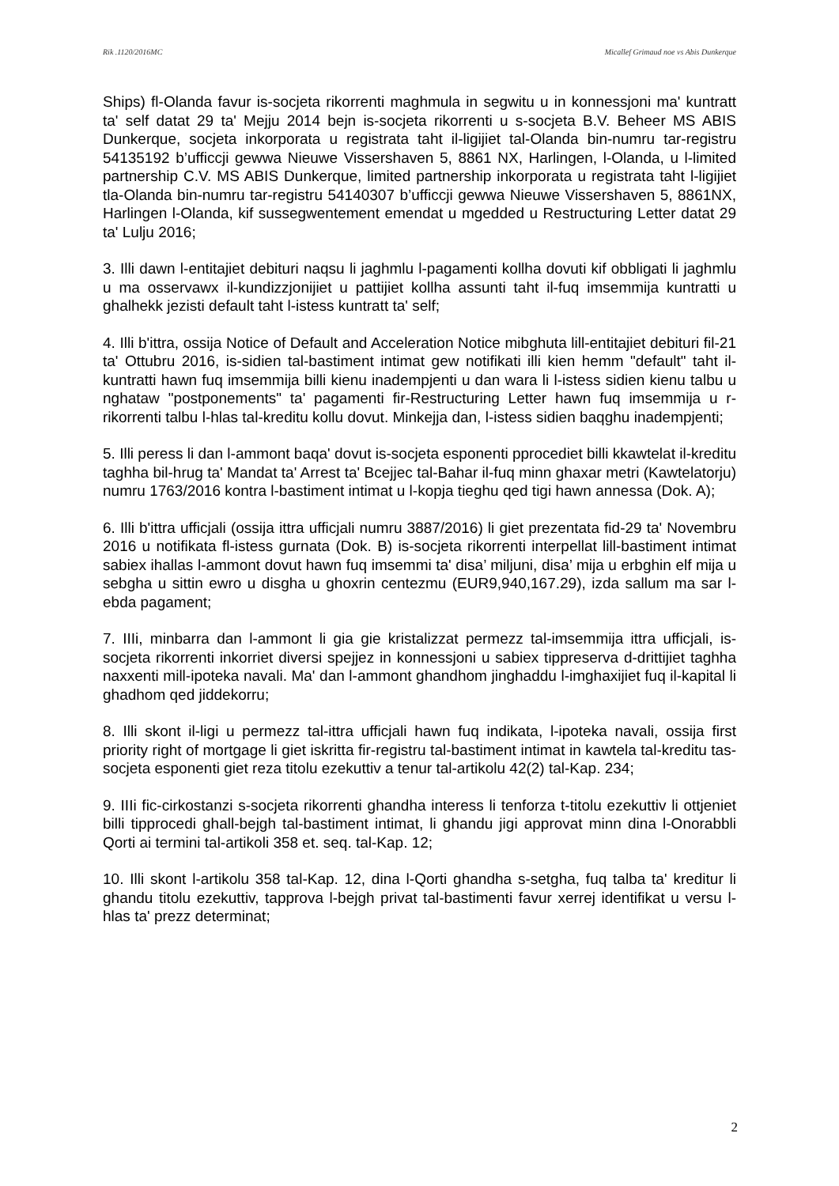Rik .1120/2016MC Micallef Grimaud noe vs Abis Dunkerque
Ships) fl-Olanda favur is-socjeta rikorrenti maghmula in segwitu u in konnessjoni ma' kuntratt ta' self datat 29 ta' Mejju 2014 bejn is-socjeta rikorrenti u s-socjeta B.V. Beheer MS ABIS Dunkerque, socjeta inkorporata u registrata taht il-ligijiet tal-Olanda bin-numru tar-registru 54135192 b’ufficcji gewwa Nieuwe Vissershaven 5, 8861 NX, Harlingen, l-Olanda, u l-limited partnership C.V. MS ABIS Dunkerque, limited partnership inkorporata u registrata taht l-ligijiet tla-Olanda bin-numru tar-registru 54140307 b’ufficcji gewwa Nieuwe Vissershaven 5, 8861NX, Harlingen l-Olanda, kif sussegwentement emendat u mgedded u Restructuring Letter datat 29 ta' Lulju 2016;
3. Illi dawn l-entitajiet debituri naqsu li jaghmlu l-pagamenti kollha dovuti kif obbligati li jaghmlu u ma osservawx il-kundizzjonijiet u pattijiet kollha assunti taht il-fuq imsemmija kuntratti u ghalhekk jezisti default taht l-istess kuntratt ta' self;
4. Illi b'ittra, ossija Notice of Default and Acceleration Notice mibghuta lill-entitajiet debituri fil-21 ta' Ottubru 2016, is-sidien tal-bastiment intimat gew notifikati illi kien hemm "default" taht il-kuntratti hawn fuq imsemmija billi kienu inadempjenti u dan wara li l-istess sidien kienu talbu u nghataw "postponements" ta' pagamenti fir-Restructuring Letter hawn fuq imsemmija u r-rikorrenti talbu l-hlas tal-kreditu kollu dovut. Minkejja dan, l-istess sidien baqghu inadempjenti;
5. Illi peress li dan l-ammont baqa' dovut is-socjeta esponenti pprocediet billi kkawtelat il-kreditu taghha bil-hrug ta' Mandat ta' Arrest ta' Bcejjec tal-Bahar il-fuq minn ghaxar metri (Kawtelatorju) numru 1763/2016 kontra l-bastiment intimat u l-kopja tieghu qed tigi hawn annessa (Dok. A);
6. Illi b'ittra ufficjali (ossija ittra ufficjali numru 3887/2016) li giet prezentata fid-29 ta' Novembru 2016 u notifikata fl-istess gurnata (Dok. B) is-socjeta rikorrenti interpellat lill-bastiment intimat sabiex ihallas l-ammont dovut hawn fuq imsemmi ta' disa’ miljuni, disa’ mija u erbghin elf mija u sebgha u sittin ewro u disgha u ghoxrin centezmu (EUR9,940,167.29), izda sallum ma sar l-ebda pagament;
7. IIIi, minbarra dan l-ammont li gia gie kristalizzat permezz tal-imsemmija ittra ufficjali, is-socjeta rikorrenti inkorriet diversi spejjez in konnessjoni u sabiex tippreserva d-drittijiet taghha naxxenti mill-ipoteka navali. Ma' dan l-ammont ghandhom jinghaddu l-imghaxijiet fuq il-kapital li ghadhom qed jiddekorru;
8. Illi skont il-ligi u permezz tal-ittra ufficjali hawn fuq indikata, l-ipoteka navali, ossija first priority right of mortgage li giet iskritta fir-registru tal-bastiment intimat in kawtela tal-kreditu tas-socjeta esponenti giet reza titolu ezekuttiv a tenur tal-artikolu 42(2) tal-Kap. 234;
9. IIIi fic-cirkostanzi s-socjeta rikorrenti ghandha interess li tenforza t-titolu ezekuttiv li ottjeniet billi tipprocedi ghall-bejgh tal-bastiment intimat, li ghandu jigi approvat minn dina l-Onorabbli Qorti ai termini tal-artikoli 358 et. seq. tal-Kap. 12;
10. Illi skont l-artikolu 358 tal-Kap. 12, dina l-Qorti ghandha s-setgha, fuq talba ta' kreditur li ghandu titolu ezekuttiv, tapprova l-bejgh privat tal-bastimenti favur xerrej identifikat u versu l-hlas ta' prezz determinat;
2